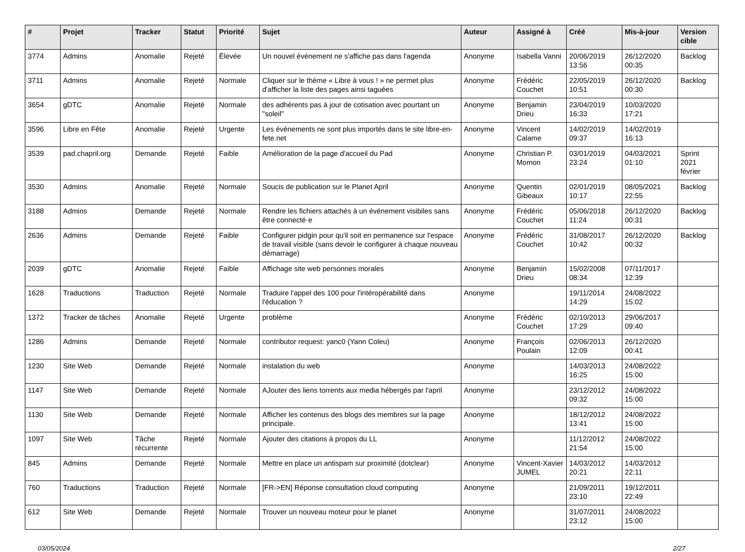| # | Projet | Tracker | Statut | Priorité | Sujet | Auteur | Assigné à | Créé | Mis-à-jour | Version cible |
| --- | --- | --- | --- | --- | --- | --- | --- | --- | --- | --- |
| 3774 | Admins | Anomalie | Rejeté | Élevée | Un nouvel événement ne s'affiche pas dans l'agenda | Anonyme | Isabella Vanni | 20/06/2019 13:56 | 26/12/2020 00:35 | Backlog |
| 3711 | Admins | Anomalie | Rejeté | Normale | Cliquer sur le thème « Libre à vous ! » ne permet plus d'afficher la liste des pages ainsi taguées | Anonyme | Frédéric Couchet | 22/05/2019 10:51 | 26/12/2020 00:30 | Backlog |
| 3654 | gDTC | Anomalie | Rejeté | Normale | des adhérents pas à jour de cotisation avec pourtant un "soleil" | Anonyme | Benjamin Drieu | 23/04/2019 16:33 | 10/03/2020 17:21 | |
| 3596 | Libre en Fête | Anomalie | Rejeté | Urgente | Les événements ne sont plus importés dans le site libre-en-fete.net | Anonyme | Vincent Calame | 14/02/2019 09:37 | 14/02/2019 16:13 | |
| 3539 | pad.chapril.org | Demande | Rejeté | Faible | Amélioration de la page d'accueil du Pad | Anonyme | Christian P. Momon | 03/01/2019 23:24 | 04/03/2021 01:10 | Sprint 2021 février |
| 3530 | Admins | Anomalie | Rejeté | Normale | Soucis de publication sur le Planet April | Anonyme | Quentin Gibeaux | 02/01/2019 10:17 | 08/05/2021 22:55 | Backlog |
| 3188 | Admins | Demande | Rejeté | Normale | Rendre les fichiers attachés à un événement visibiles sans être connecté·e | Anonyme | Frédéric Couchet | 05/06/2018 11:24 | 26/12/2020 00:31 | Backlog |
| 2636 | Admins | Demande | Rejeté | Faible | Configurer pidgin pour qu'il soit en permanence sur l'espace de travail visible (sans devoir le configurer à chaque nouveau démarrage) | Anonyme | Frédéric Couchet | 31/08/2017 10:42 | 26/12/2020 00:32 | Backlog |
| 2039 | gDTC | Anomalie | Rejeté | Faible | Affichage site web personnes morales | Anonyme | Benjamin Drieu | 15/02/2008 08:34 | 07/11/2017 12:39 | |
| 1628 | Traductions | Traduction | Rejeté | Normale | Traduire l'appel des 100 pour l'intéropérabilité dans l'éducation ? | Anonyme | | 19/11/2014 14:29 | 24/08/2022 15:02 | |
| 1372 | Tracker de tâches | Anomalie | Rejeté | Urgente | problème | Anonyme | Frédéric Couchet | 02/10/2013 17:29 | 29/06/2017 09:40 | |
| 1286 | Admins | Demande | Rejeté | Normale | contributor request: yanc0 (Yann Coleu) | Anonyme | François Poulain | 02/06/2013 12:09 | 26/12/2020 00:41 | |
| 1230 | Site Web | Demande | Rejeté | Normale | instalation du web | Anonyme | | 14/03/2013 16:25 | 24/08/2022 15:00 | |
| 1147 | Site Web | Demande | Rejeté | Normale | AJouter des liens torrents aux media hébergés par l'april | Anonyme | | 23/12/2012 09:32 | 24/08/2022 15:00 | |
| 1130 | Site Web | Demande | Rejeté | Normale | Afficher les contenus des blogs des membres sur la page principale. | Anonyme | | 18/12/2012 13:41 | 24/08/2022 15:00 | |
| 1097 | Site Web | Tâche récurrente | Rejeté | Normale | Ajouter des citations à propos du LL | Anonyme | | 11/12/2012 21:54 | 24/08/2022 15:00 | |
| 845 | Admins | Demande | Rejeté | Normale | Mettre en place un antispam sur proximité (dotclear) | Anonyme | Vincent-Xavier JUMEL | 14/03/2012 20:21 | 14/03/2012 22:11 | |
| 760 | Traductions | Traduction | Rejeté | Normale | [FR->EN] Réponse consultation cloud computing | Anonyme | | 21/09/2011 23:10 | 19/12/2011 22:49 | |
| 612 | Site Web | Demande | Rejeté | Normale | Trouver un nouveau moteur pour le planet | Anonyme | | 31/07/2011 23:12 | 24/08/2022 15:00 | |
03/05/2024 2/27